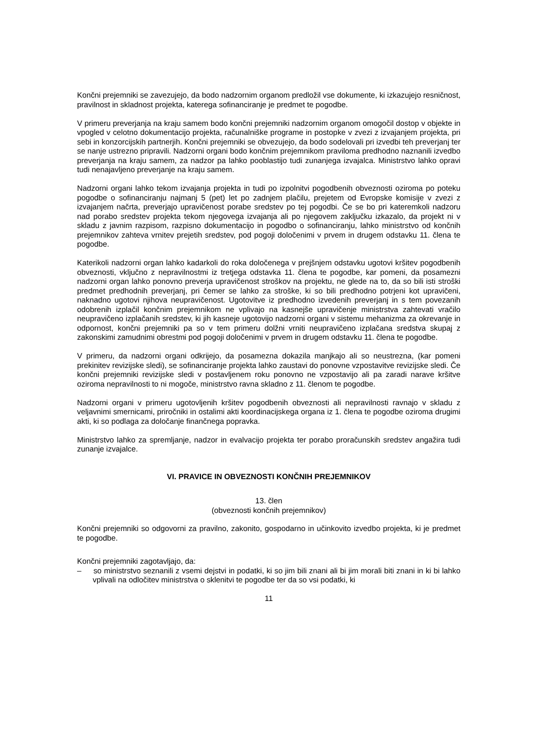Končni prejemniki se zavezujejo, da bodo nadzornim organom predložil vse dokumente, ki izkazujejo resničnost, pravilnost in skladnost projekta, katerega sofinanciranje je predmet te pogodbe.
V primeru preverjanja na kraju samem bodo končni prejemniki nadzornim organom omogočil dostop v objekte in vpogled v celotno dokumentacijo projekta, računalniške programe in postopke v zvezi z izvajanjem projekta, pri sebi in konzorcijskih partnerjih. Končni prejemniki se obvezujejo, da bodo sodelovali pri izvedbi teh preverjanj ter se nanje ustrezno pripravili. Nadzorni organi bodo končnim prejemnikom praviloma predhodno naznanili izvedbo preverjanja na kraju samem, za nadzor pa lahko pooblastijo tudi zunanjega izvajalca. Ministrstvo lahko opravi tudi nenajavljeno preverjanje na kraju samem.
Nadzorni organi lahko tekom izvajanja projekta in tudi po izpolnitvi pogodbenih obveznosti oziroma po poteku pogodbe o sofinanciranju najmanj 5 (pet) let po zadnjem plačilu, prejetem od Evropske komisije v zvezi z izvajanjem načrta, preverjajo upravičenost porabe sredstev po tej pogodbi. Če se bo pri kateremkoli nadzoru nad porabo sredstev projekta tekom njegovega izvajanja ali po njegovem zaključku izkazalo, da projekt ni v skladu z javnim razpisom, razpisno dokumentacijo in pogodbo o sofinanciranju, lahko ministrstvo od končnih prejemnikov zahteva vrnitev prejetih sredstev, pod pogoji določenimi v prvem in drugem odstavku 11. člena te pogodbe.
Katerikoli nadzorni organ lahko kadarkoli do roka določenega v prejšnjem odstavku ugotovi kršitev pogodbenih obveznosti, vključno z nepravilnostmi iz tretjega odstavka 11. člena te pogodbe, kar pomeni, da posamezni nadzorni organ lahko ponovno preverja upravičenost stroškov na projektu, ne glede na to, da so bili isti stroški predmet predhodnih preverjanj, pri čemer se lahko za stroške, ki so bili predhodno potrjeni kot upravičeni, naknadno ugotovi njihova neupravičenost. Ugotovitve iz predhodno izvedenih preverjanj in s tem povezanih odobrenih izplačil končnim prejemnikom ne vplivajo na kasnejše upravičenje ministrstva zahtevati vračilo neupravičeno izplačanih sredstev, ki jih kasneje ugotovijo nadzorni organi v sistemu mehanizma za okrevanje in odpornost, končni prejemniki pa so v tem primeru dolžni vrniti neupravičeno izplačana sredstva skupaj z zakonskimi zamudnimi obrestmi pod pogoji določenimi v prvem in drugem odstavku 11. člena te pogodbe.
V primeru, da nadzorni organi odkrijejo, da posamezna dokazila manjkajo ali so neustrezna, (kar pomeni prekinitev revizijske sledi), se sofinanciranje projekta lahko zaustavi do ponovne vzpostavitve revizijske sledi. Če končni prejemniki revizijske sledi v postavljenem roku ponovno ne vzpostavijo ali pa zaradi narave kršitve oziroma nepravilnosti to ni mogoče, ministrstvo ravna skladno z 11. členom te pogodbe.
Nadzorni organi v primeru ugotovljenih kršitev pogodbenih obveznosti ali nepravilnosti ravnajo v skladu z veljavnimi smernicami, priročniki in ostalimi akti koordinacijskega organa iz 1. člena te pogodbe oziroma drugimi akti, ki so podlaga za določanje finančnega popravka.
Ministrstvo lahko za spremljanje, nadzor in evalvacijo projekta ter porabo proračunskih sredstev angažira tudi zunanje izvajalce.
VI. PRAVICE IN OBVEZNOSTI KONČNIH PREJEMNIKOV
13. člen
(obveznosti končnih prejemnikov)
Končni prejemniki so odgovorni za pravilno, zakonito, gospodarno in učinkovito izvedbo projekta, ki je predmet te pogodbe.
Končni prejemniki zagotavljajo, da:
– so ministrstvo seznanili z vsemi dejstvi in podatki, ki so jim bili znani ali bi jim morali biti znani in ki bi lahko vplivali na odločitev ministrstva o sklenitvi te pogodbe ter da so vsi podatki, ki
11